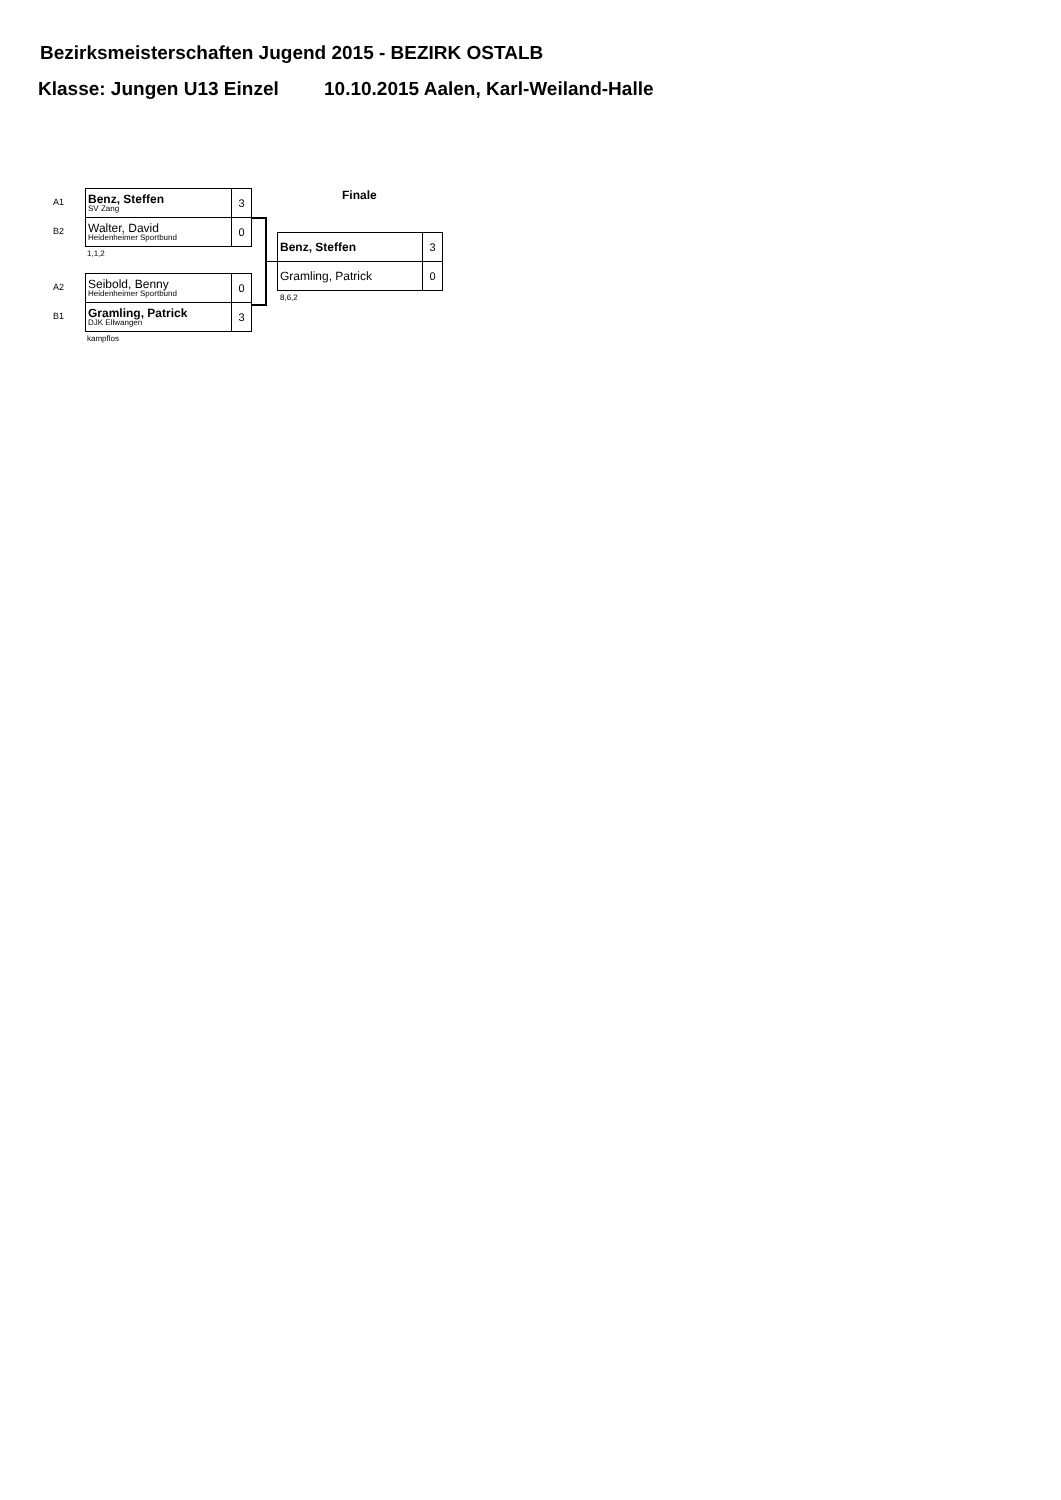Bezirksmeisterschaften Jugend 2015 - BEZIRK OSTALB
Klasse: Jungen U13 Einzel 10.10.2015 Aalen, Karl-Weiland-Halle
A1
B2
| Benz, Steffen SV Zang | 3 |
| Walter, David Heidenheimer Sportbund | 0 |
1,1,2
A2
B1
| Seibold, Benny Heidenheimer Sportbund | 0 |
| Gramling, Patrick DJK Ellwangen | 3 |
kampflos
Finale
| Benz, Steffen | 3 |
| Gramling, Patrick | 0 |
8,6,2